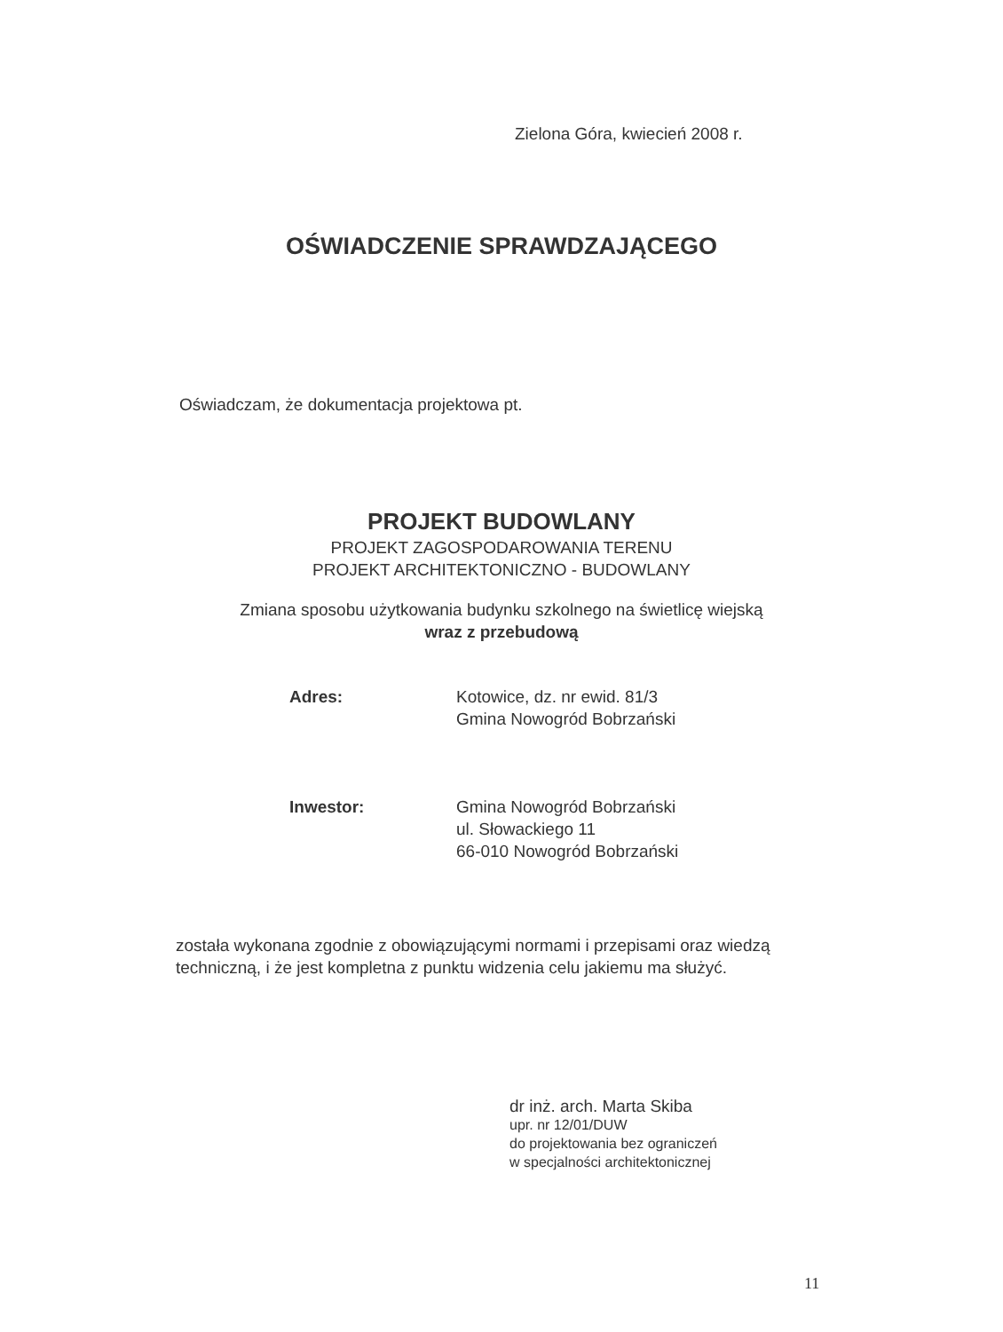Zielona Góra, kwiecień 2008 r.
OŚWIADCZENIE SPRAWDZAJĄCEGO
Oświadczam, że dokumentacja projektowa pt.
PROJEKT BUDOWLANY
PROJEKT ZAGOSPODAROWANIA TERENU
PROJEKT ARCHITEKTONICZNO - BUDOWLANY
Zmiana sposobu użytkowania budynku szkolnego na świetlicę wiejską
wraz z przebudową
Adres: Kotowice, dz. nr ewid. 81/3
Gmina Nowogród Bobrzański
Inwestor: Gmina Nowogród Bobrzański
ul. Słowackiego 11
66-010 Nowogród Bobrzański
została wykonana zgodnie z obowiązującymi normami i przepisami oraz wiedzą techniczną, i że jest kompletna z punktu widzenia celu jakiemu ma służyć.
dr inż. arch. Marta Skiba
upr. nr 12/01/DUW
do projektowania bez ograniczeń
w specjalności architektonicznej
11